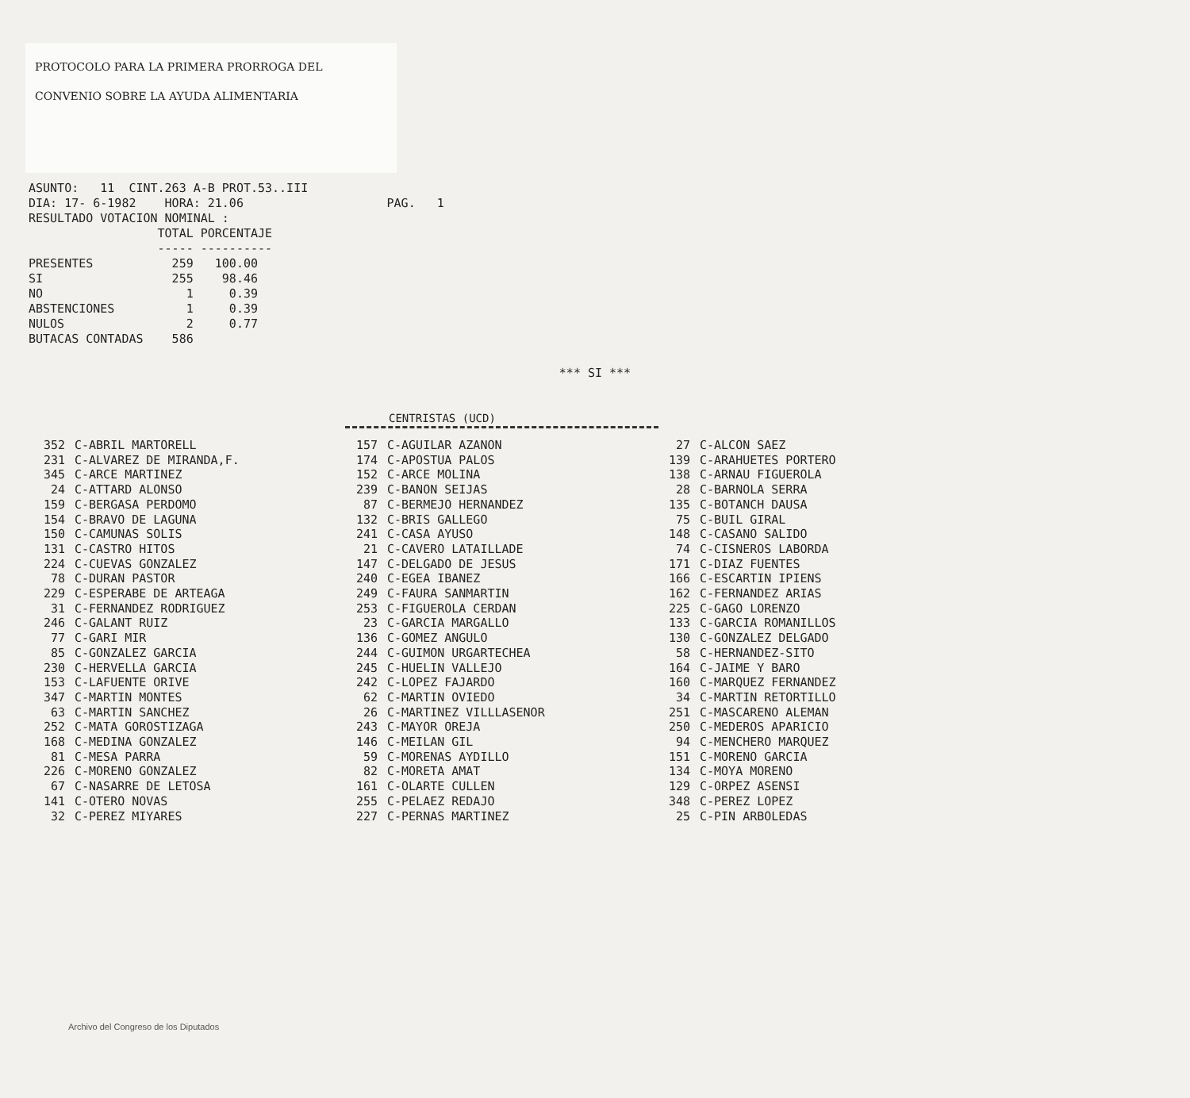PROTOCOLO PARA LA PRIMERA PRORROGA DEL
CONVENIO SOBRE LA AYUDA ALIMENTARIA
ASUNTO: 11 CINT.263 A-B PROT.53..III DIA: 17- 6-1982 HORA: 21.06 PAG. 1 RESULTADO VOTACION NOMINAL : TOTAL PORCENTAJE ----- ---------- PRESENTES 259 100.00 SI 255 98.46 NO 1 0.39 ABSTENCIONES 1 0.39 NULOS 2 0.77 BUTACAS CONTADAS 586
*** SI ***
CENTRISTAS (UCD)
| 352 | C-ABRIL MARTORELL | 157 | C-AGUILAR AZANON | 27 | C-ALCON SAEZ |
| 231 | C-ALVAREZ DE MIRANDA,F. | 174 | C-APOSTUA PALOS | 139 | C-ARAHUETES PORTERO |
| 345 | C-ARCE MARTINEZ | 152 | C-ARCE MOLINA | 138 | C-ARNAU FIGUEROLA |
| 24 | C-ATTARD ALONSO | 239 | C-BANON SEIJAS | 28 | C-BARNOLA SERRA |
| 159 | C-BERGASA PERDOMO | 87 | C-BERMEJO HERNANDEZ | 135 | C-BOTANCH DAUSA |
| 154 | C-BRAVO DE LAGUNA | 132 | C-BRIS GALLEGO | 75 | C-BUIL GIRAL |
| 150 | C-CAMUNAS SOLIS | 241 | C-CASA AYUSO | 148 | C-CASANO SALIDO |
| 131 | C-CASTRO HITOS | 21 | C-CAVERO LATAILLADE | 74 | C-CISNEROS LABORDA |
| 224 | C-CUEVAS GONZALEZ | 147 | C-DELGADO DE JESUS | 171 | C-DIAZ FUENTES |
| 78 | C-DURAN PASTOR | 240 | C-EGEA IBANEZ | 166 | C-ESCARTIN IPIENS |
| 229 | C-ESPERABE DE ARTEAGA | 249 | C-FAURA SANMARTIN | 162 | C-FERNANDEZ ARIAS |
| 31 | C-FERNANDEZ RODRIGUEZ | 253 | C-FIGUEROLA CERDAN | 225 | C-GAGO LORENZO |
| 246 | C-GALANT RUIZ | 23 | C-GARCIA MARGALLO | 133 | C-GARCIA ROMANILLOS |
| 77 | C-GARI MIR | 136 | C-GOMEZ ANGULO | 130 | C-GONZALEZ DELGADO |
| 85 | C-GONZALEZ GARCIA | 244 | C-GUIMON URGARTECHEA | 58 | C-HERNANDEZ-SITO |
| 230 | C-HERVELLA GARCIA | 245 | C-HUELIN VALLEJO | 164 | C-JAIME Y BARO |
| 153 | C-LAFUENTE ORIVE | 242 | C-LOPEZ FAJARDO | 160 | C-MARQUEZ FERNANDEZ |
| 347 | C-MARTIN MONTES | 62 | C-MARTIN OVIEDO | 34 | C-MARTIN RETORTILLO |
| 63 | C-MARTIN SANCHEZ | 26 | C-MARTINEZ VILLLASENOR | 251 | C-MASCARENO ALEMAN |
| 252 | C-MATA GOROSTIZAGA | 243 | C-MAYOR OREJA | 250 | C-MEDEROS APARICIO |
| 168 | C-MEDINA GONZALEZ | 146 | C-MEILAN GIL | 94 | C-MENCHERO MARQUEZ |
| 81 | C-MESA PARRA | 59 | C-MORENAS AYDILLO | 151 | C-MORENO GARCIA |
| 226 | C-MORENO GONZALEZ | 82 | C-MORETA AMAT | 134 | C-MOYA MORENO |
| 67 | C-NASARRE DE LETOSA | 161 | C-OLARTE CULLEN | 129 | C-ORPEZ ASENSI |
| 141 | C-OTERO NOVAS | 255 | C-PELAEZ REDAJO | 348 | C-PEREZ LOPEZ |
| 32 | C-PEREZ MIYARES | 227 | C-PERNAS MARTINEZ | 25 | C-PIN ARBOLEDAS |
Archivo del Congreso de los Diputados